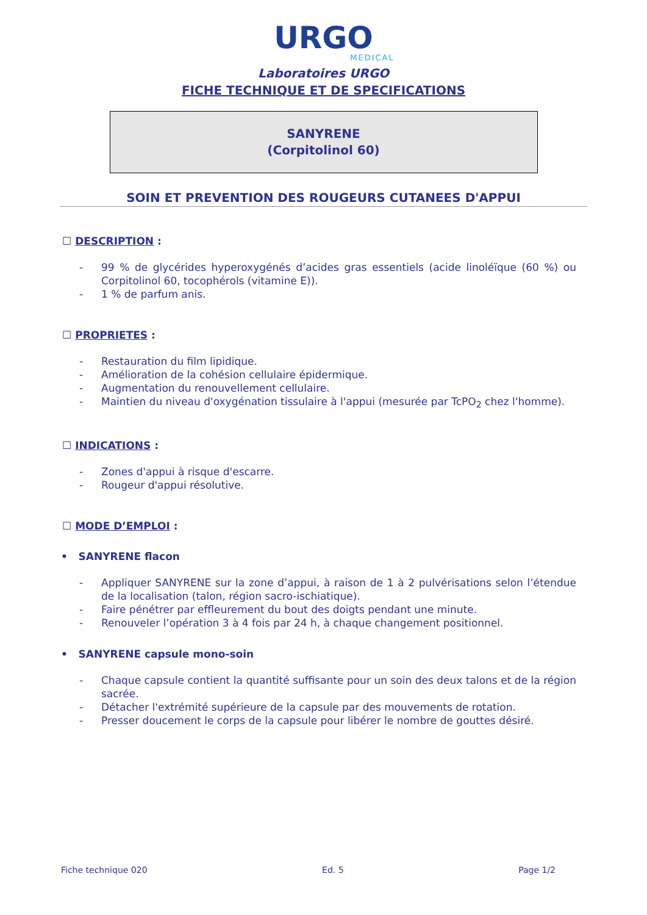URGO
MEDICAL
Laboratoires URGO
FICHE TECHNIQUE ET DE SPECIFICATIONS
SANYRENE
(Corpitolinol 60)
SOIN ET PREVENTION DES ROUGEURS CUTANEES D'APPUI
☐ DESCRIPTION :
- 99 % de glycérides hyperoxygénés d’acides gras essentiels (acide linoléïque (60 %) ou Corpitolinol 60, tocophérols (vitamine E)).
- 1 % de parfum anis.
☐ PROPRIETES :
- Restauration du film lipidique.
- Amélioration de la cohésion cellulaire épidermique.
- Augmentation du renouvellement cellulaire.
- Maintien du niveau d'oxygénation tissulaire à l'appui (mesurée par TcPO<sub>2</sub> chez l'homme).
☐ INDICATIONS :
- Zones d'appui à risque d'escarre.
- Rougeur d'appui résolutive.
☐ MODE D’EMPLOI :
• SANYRENE flacon
- Appliquer SANYRENE sur la zone d’appui, à raison de 1 à 2 pulvérisations selon l’étendue de la localisation (talon, région sacro-ischiatique).
- Faire pénétrer par effleurement du bout des doigts pendant une minute.
- Renouveler l’opération 3 à 4 fois par 24 h, à chaque changement positionnel.
• SANYRENE capsule mono-soin
- Chaque capsule contient la quantité suffisante pour un soin des deux talons et de la région sacrée.
- Détacher l'extrémité supérieure de la capsule par des mouvements de rotation.
- Presser doucement le corps de la capsule pour libérer le nombre de gouttes désiré.
Fiche technique 020 Ed. 5 Page 1/2